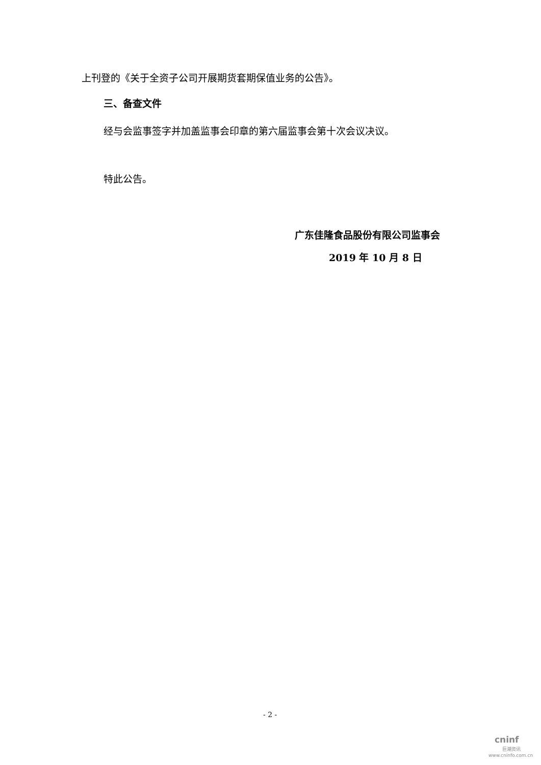上刊登的《关于全资子公司开展期货套期保值业务的公告》。
三、备查文件
经与会监事签字并加盖监事会印章的第六届监事会第十次会议决议。
特此公告。
广东佳隆食品股份有限公司监事会
2019 年 10 月 8 日
- 2 -
cninf
巨潮资讯
www.cninfo.com.cn